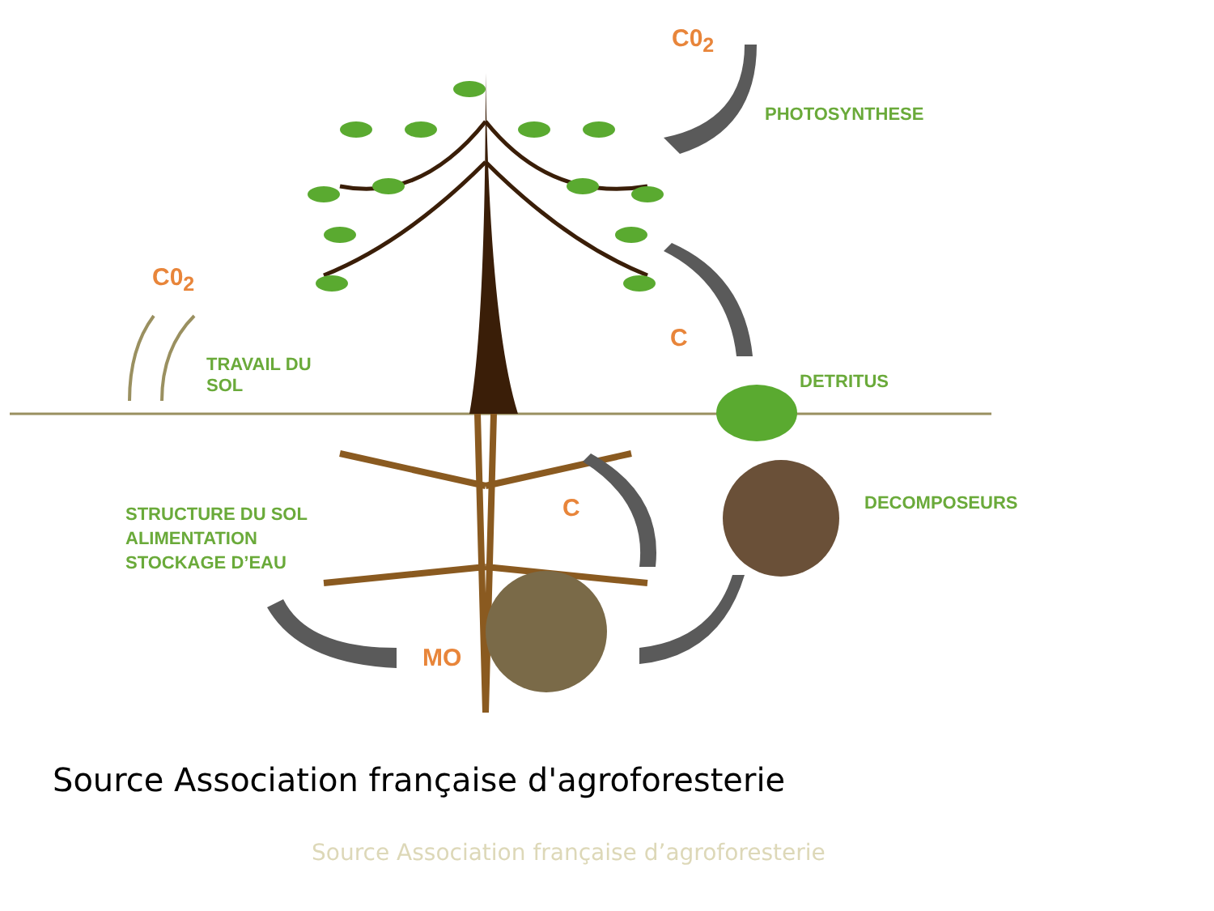C0<sub>2</sub>
PHOTOSYNTHESE
C0<sub>2</sub>
TRAVAIL DU
SOL
C
DETRITUS
DECOMPOSEURS
C
STRUCTURE DU SOL
ALIMENTATION
STOCKAGE D’EAU
MO
Source Association française d'agroforesterie
Source Association française d’agroforesterie